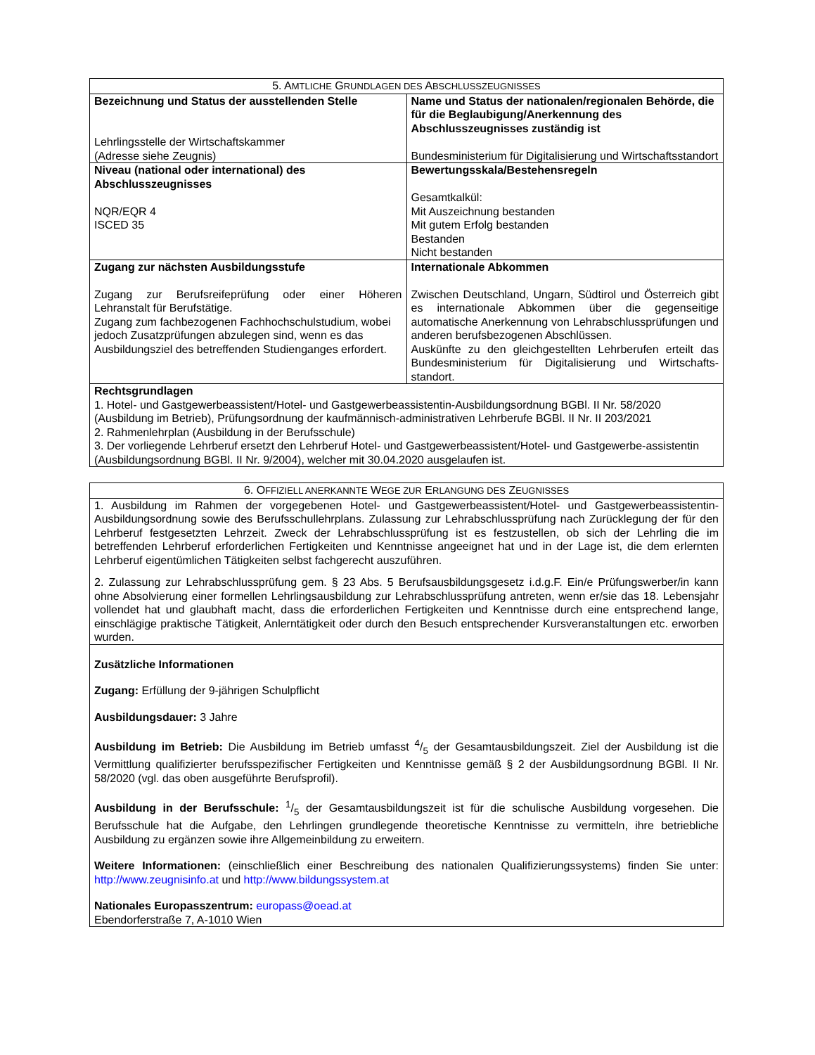| 5. A MTLICHE G RUNDLAGEN DES A BSCHLUSSZEUGNISSES | |
| Bezeichnung und Status der ausstellenden Stelle Lehrlingsstelle der Wirtschaftskammer (Adresse siehe Zeugnis) | Name und Status der nationalen/regionalen Behörde, die für die Beglaubigung/Anerkennung des Abschlusszeugnisses zuständig ist Bundesministerium für Digitalisierung und Wirtschaftsstandort |
| Niveau (national oder international) des Abschlusszeugnisses NQR/EQR 4 ISCED 35 | Bewertungsskala/Bestehensregeln Gesamtkalkül: Mit Auszeichnung bestanden Mit gutem Erfolg bestanden Bestanden Nicht bestanden |
| Zugang zur nächsten Ausbildungsstufe Zugang zur Berufsreifeprüfung oder einer Höheren Lehranstalt für Berufstätige. Zugang zum fachbezogenen Fachhochschulstudium, wobei jedoch Zusatzprüfungen abzulegen sind, wenn es das Ausbildungsziel des betreffenden Studienganges erfordert. | Internationale Abkommen Zwischen Deutschland, Ungarn, Südtirol und Österreich gibt es internationale Abkommen über die gegenseitige automatische Anerkennung von Lehrabschlussprüfungen und anderen berufsbezogenen Abschlüssen. Auskünfte zu den gleichgestellten Lehrberufen erteilt das Bundesministerium für Digitalisierung und Wirtschafts-standort. |
| Rechtsgrundlagen 1. Hotel- und Gastgewerbeassistent/Hotel- und Gastgewerbeassistentin-Ausbildungsordnung BGBl. II Nr. 58/2020 (Ausbildung im Betrieb), Prüfungsordnung der kaufmännisch-administrativen Lehrberufe BGBl. II Nr. II 203/2021 2. Rahmenlehrplan (Ausbildung in der Berufsschule) 3. Der vorliegende Lehrberuf ersetzt den Lehrberuf Hotel- und Gastgewerbeassistent/Hotel- und Gastgewerbe-assistentin (Ausbildungsordnung BGBl. II Nr. 9/2004), welcher mit 30.04.2020 ausgelaufen ist. | |
| 6. O FFIZIELL ANERKANNTE W EGE ZUR E RLANGUNG DES Z EUGNISSES |
| 1. Ausbildung im Rahmen der vorgegebenen Hotel- und Gastgewerbeassistent/Hotel- und Gastgewerbeassistentin-Ausbildungsordnung sowie des Berufsschullehrplans. Zulassung zur Lehrabschlussprüfung nach Zurücklegung der für den Lehrberuf festgesetzten Lehrzeit. Zweck der Lehrabschlussprüfung ist es festzustellen, ob sich der Lehrling die im betreffenden Lehrberuf erforderlichen Fertigkeiten und Kenntnisse angeeignet hat und in der Lage ist, die dem erlernten Lehrberuf eigentümlichen Tätigkeiten selbst fachgerecht auszuführen. 2. Zulassung zur Lehrabschlussprüfung gem. § 23 Abs. 5 Berufsausbildungsgesetz i.d.g.F. Ein/e Prüfungswerber/in kann ohne Absolvierung einer formellen Lehrlingsausbildung zur Lehrabschlussprüfung antreten, wenn er/sie das 18. Lebensjahr vollendet hat und glaubhaft macht, dass die erforderlichen Fertigkeiten und Kenntnisse durch eine entsprechend lange, einschlägige praktische Tätigkeit, Anlerntätigkeit oder durch den Besuch entsprechender Kursveranstaltungen etc. erworben wurden. |
| Zusätzliche Informationen Zugang: Erfüllung der 9-jährigen Schulpflicht Ausbildungsdauer: 3 Jahre Ausbildung im Betrieb: Die Ausbildung im Betrieb umfasst 4/5 der Gesamtausbildungszeit. Ziel der Ausbildung ist die Vermittlung qualifizierter berufsspezifischer Fertigkeiten und Kenntnisse gemäß § 2 der Ausbildungsordnung BGBl. II Nr. 58/2020 (vgl. das oben ausgeführte Berufsprofil). Ausbildung in der Berufsschule: 1/5 der Gesamtausbildungszeit ist für die schulische Ausbildung vorgesehen. Die Berufsschule hat die Aufgabe, den Lehrlingen grundlegende theoretische Kenntnisse zu vermitteln, ihre betriebliche Ausbildung zu ergänzen sowie ihre Allgemeinbildung zu erweitern. Weitere Informationen: (einschließlich einer Beschreibung des nationalen Qualifizierungssystems) finden Sie unter: http://www.zeugnisinfo.at und http://www.bildungssystem.at Nationales Europasszentrum: europass@oead.at Ebendorferstraße 7, A-1010 Wien |